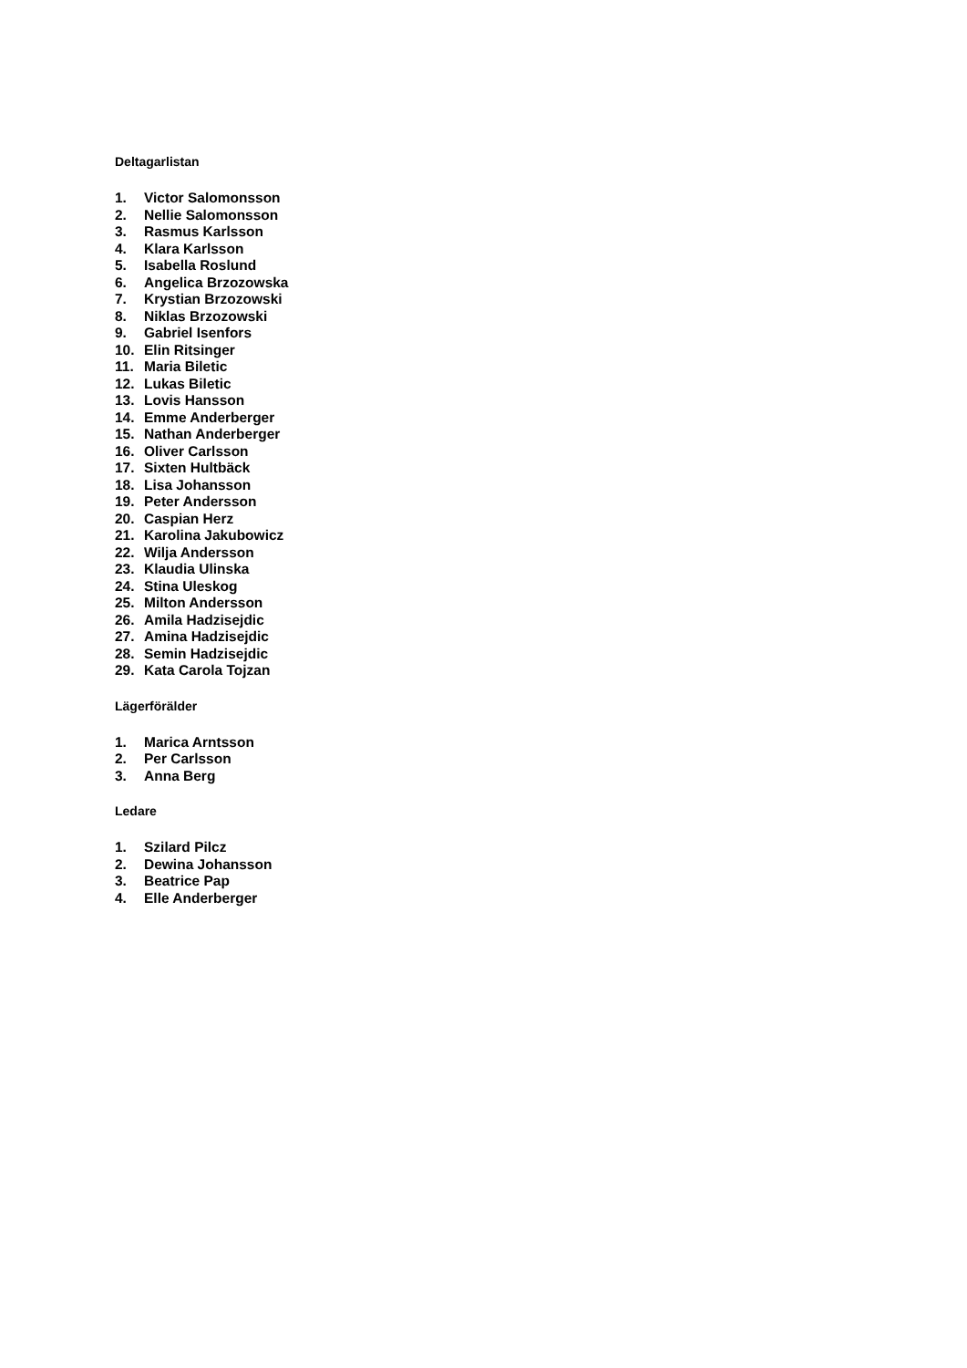Deltagarlistan
1. Victor Salomonsson
2. Nellie Salomonsson
3. Rasmus Karlsson
4. Klara Karlsson
5. Isabella Roslund
6. Angelica Brzozowska
7. Krystian Brzozowski
8. Niklas Brzozowski
9. Gabriel Isenfors
10. Elin Ritsinger
11. Maria Biletic
12. Lukas Biletic
13. Lovis Hansson
14. Emme Anderberger
15. Nathan Anderberger
16. Oliver Carlsson
17. Sixten Hultbäck
18. Lisa Johansson
19. Peter Andersson
20. Caspian Herz
21. Karolina Jakubowicz
22. Wilja Andersson
23. Klaudia Ulinska
24. Stina Uleskog
25. Milton Andersson
26. Amila Hadzisejdic
27. Amina Hadzisejdic
28. Semin Hadzisejdic
29. Kata Carola Tojzan
Lägerförälder
1. Marica Arntsson
2. Per Carlsson
3. Anna Berg
Ledare
1. Szilard Pilcz
2. Dewina Johansson
3. Beatrice Pap
4. Elle Anderberger